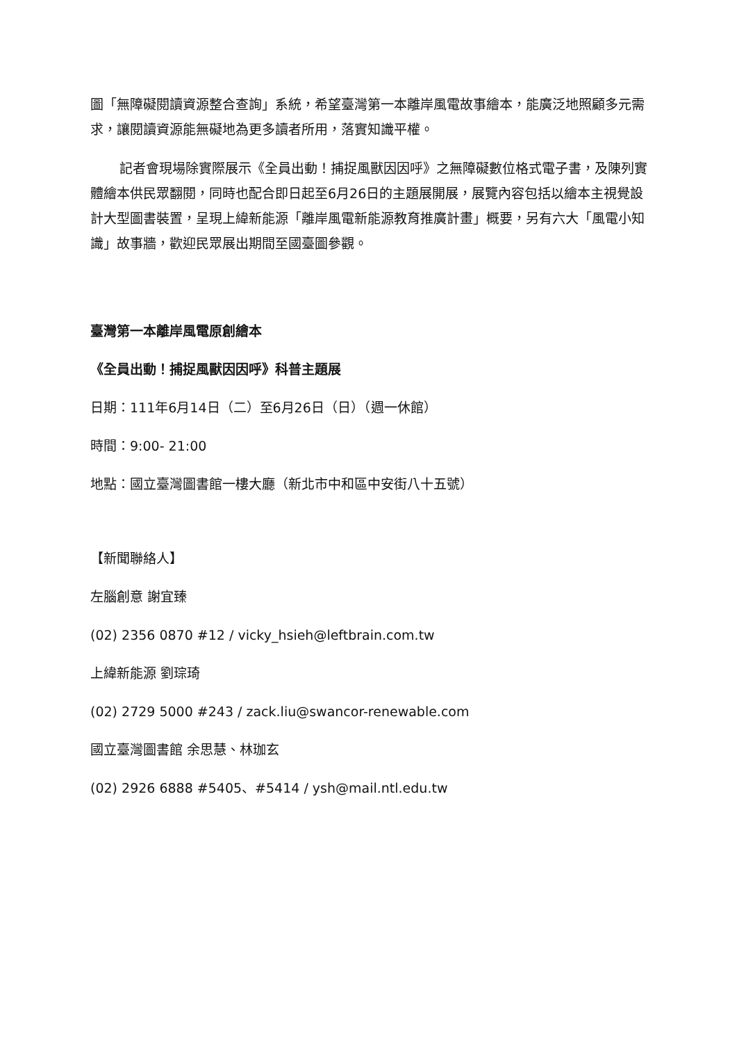圖「無障礙閱讀資源整合查詢」系統，希望臺灣第一本離岸風電故事繪本，能廣泛地照顧多元需求，讓閱讀資源能無礙地為更多讀者所用，落實知識平權。
記者會現場除實際展示《全員出動！捕捉風獸因因呼》之無障礙數位格式電子書，及陳列實體繪本供民眾翻閱，同時也配合即日起至6月26日的主題展開展，展覽內容包括以繪本主視覺設計大型圖書裝置，呈現上緯新能源「離岸風電新能源教育推廣計畫」概要，另有六大「風電小知識」故事牆，歡迎民眾展出期間至國臺圖參觀。
臺灣第一本離岸風電原創繪本
《全員出動！捕捉風獸因因呼》科普主題展
日期：111年6月14日（二）至6月26日（日）（週一休館）
時間：9:00- 21:00
地點：國立臺灣圖書館一樓大廳（新北市中和區中安街八十五號）
【新聞聯絡人】
左腦創意 謝宜臻
(02) 2356 0870 #12 / vicky_hsieh@leftbrain.com.tw
上緯新能源 劉琮琦
(02) 2729 5000 #243 / zack.liu@swancor-renewable.com
國立臺灣圖書館 余思慧、林珈玄
(02) 2926 6888 #5405、#5414 / ysh@mail.ntl.edu.tw